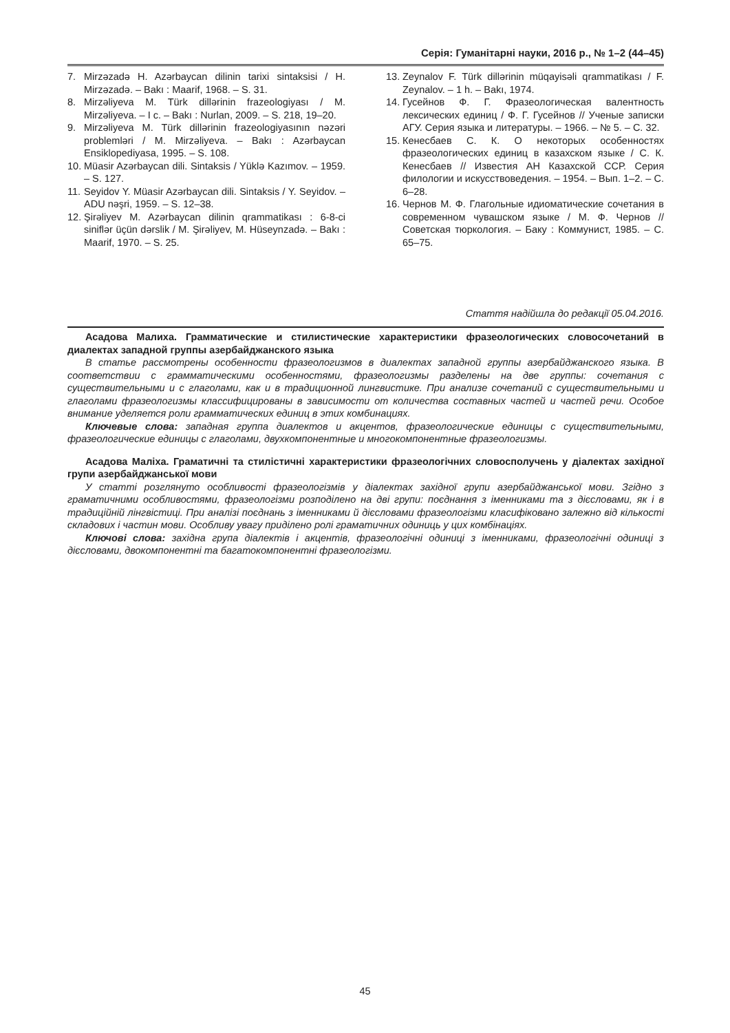Серія: Гуманітарні науки, 2016 р., № 1–2 (44–45)
7. Mirzəzadə H. Azərbaycan dilinin tarixi sintaksisi / H. Mirzəzadə. – Bakı : Maarif, 1968. – S. 31.
8. Mirzəliyeva M. Türk dillərinin frazeologiyası / M. Mirzəliyeva. – I c. – Bakı : Nurlan, 2009. – S. 218, 19–20.
9. Mirzəliyeva M. Türk dillərinin frazeologiyasının nəzəri problemləri / M. Mirzəliyeva. – Bakı : Azərbaycan Ensiklopediyasa, 1995. – S. 108.
10. Müasir Azərbaycan dili. Sintaksis / Yüklə Kazımov. – 1959. – S. 127.
11. Seyidov Y. Müasir Azərbaycan dili. Sintaksis / Y. Seyidov. – ADU nəşri, 1959. – S. 12–38.
12. Şirəliyev M. Azərbaycan dilinin qrammatikası : 6-8-ci siniflər üçün dərslik / M. Şirəliyev, M. Hüseynzadə. – Bakı : Maarif, 1970. – S. 25.
13. Zeynalov F. Türk dillərinin müqayisəli qrammatikası / F. Zeynalov. – 1 h. – Bakı, 1974.
14. Гусейнов Ф. Г. Фразеологическая валентность лексических единиц / Ф. Г. Гусейнов // Ученые записки АГУ. Серия языка и литературы. – 1966. – № 5. – С. 32.
15. Кенесбаев С. К. О некоторых особенностях фразеологических единиц в казахском языке / С. К. Кенесбаев // Известия АН Казахской ССР. Серия филологии и искусствоведения. – 1954. – Вып. 1–2. – С. 6–28.
16. Чернов М. Ф. Глагольные идиоматические сочетания в современном чувашском языке / М. Ф. Чернов // Советская тюркология. – Баку : Коммунист, 1985. – С. 65–75.
Стаття надійшла до редакції 05.04.2016.
Асадова Малиха. Грамматические и стилистические характеристики фразеологических словосочетаний в диалектах западной группы азербайджанского языка
В статье рассмотрены особенности фразеологизмов в диалектах западной группы азербайджанского языка. В соответствии с грамматическими особенностями, фразеологизмы разделены на две группы: сочетания с существительными и с глаголами, как и в традиционной лингвистике. При анализе сочетаний с существительными и глаголами фразеологизмы классифицированы в зависимости от количества составных частей и частей речи. Особое внимание уделяется роли грамматических единиц в этих комбинациях.
Ключевые слова: западная группа диалектов и акцентов, фразеологические единицы с существительными, фразеологические единицы с глаголами, двухкомпонентные и многокомпонентные фразеологизмы.
Асадова Маліха. Граматичні та стилістичні характеристики фразеологічних словосполучень у діалектах західної групи азербайджанської мови
У статті розглянуто особливості фразеологізмів у діалектах західної групи азербайджанської мови. Згідно з граматичними особливостями, фразеологізми розподілено на дві групи: поєднання з іменниками та з дієсловами, як і в традиційній лінгвістиці. При аналізі поєднань з іменниками й дієсловами фразеологізми класифіковано залежно від кількості складових і частин мови. Особливу увагу приділено ролі граматичних одиниць у цих комбінаціях.
Ключові слова: західна група діалектів і акцентів, фразеологічні одиниці з іменниками, фразеологічні одиниці з дієсловами, двокомпонентні та багатокомпонентні фразеологізми.
45